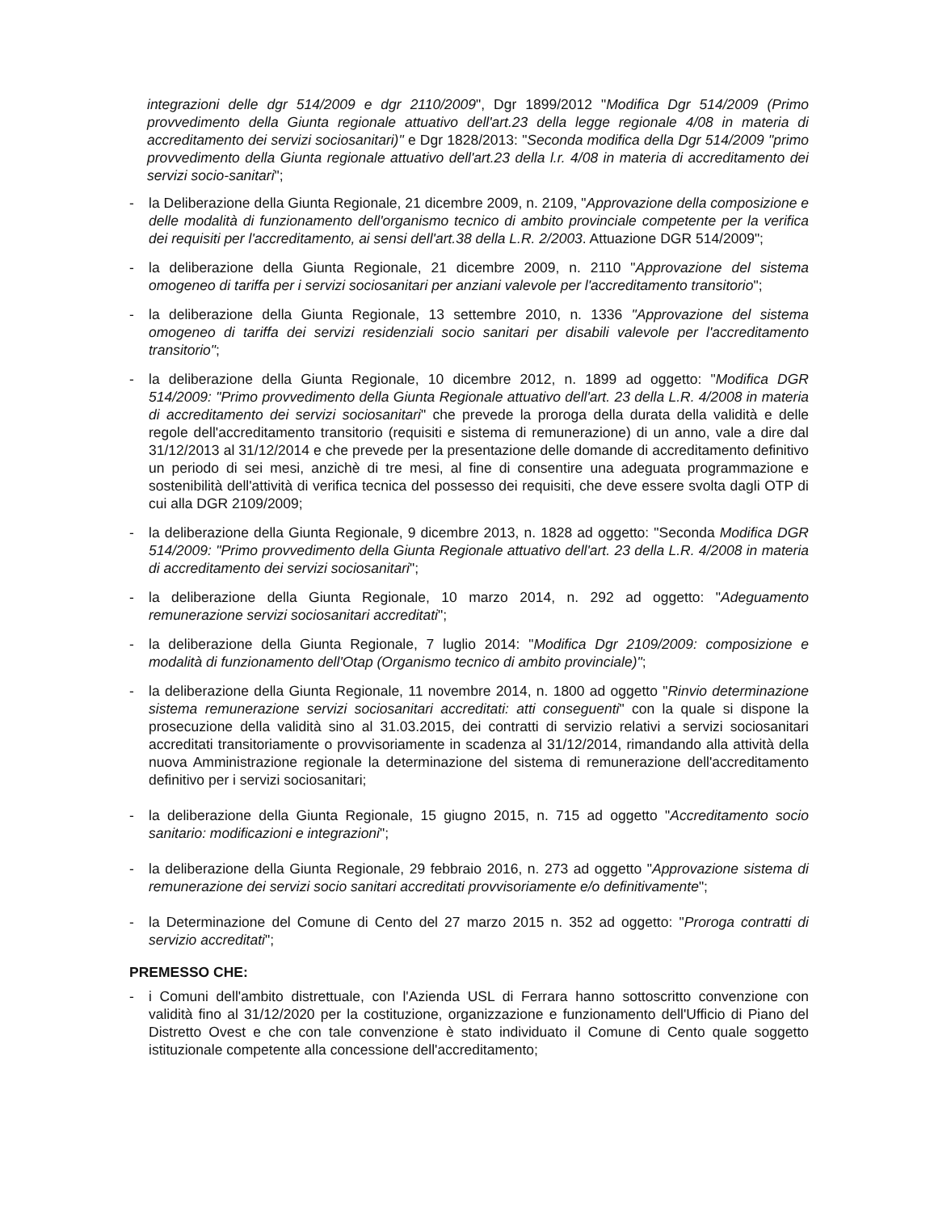integrazioni delle dgr 514/2009 e dgr 2110/2009", Dgr 1899/2012 "Modifica Dgr 514/2009 (Primo provvedimento della Giunta regionale attuativo dell'art.23 della legge regionale 4/08 in materia di accreditamento dei servizi sociosanitari)" e Dgr 1828/2013: "Seconda modifica della Dgr 514/2009 "primo provvedimento della Giunta regionale attuativo dell'art.23 della l.r. 4/08 in materia di accreditamento dei servizi socio-sanitari";
- la Deliberazione della Giunta Regionale, 21 dicembre 2009, n. 2109, "Approvazione della composizione e delle modalità di funzionamento dell'organismo tecnico di ambito provinciale competente per la verifica dei requisiti per l'accreditamento, ai sensi dell'art.38 della L.R. 2/2003. Attuazione DGR 514/2009";
- la deliberazione della Giunta Regionale, 21 dicembre 2009, n. 2110 "Approvazione del sistema omogeneo di tariffa per i servizi sociosanitari per anziani valevole per l'accreditamento transitorio";
- la deliberazione della Giunta Regionale, 13 settembre 2010, n. 1336 "Approvazione del sistema omogeneo di tariffa dei servizi residenziali socio sanitari per disabili valevole per l'accreditamento transitorio";
- la deliberazione della Giunta Regionale, 10 dicembre 2012, n. 1899 ad oggetto: "Modifica DGR 514/2009: "Primo provvedimento della Giunta Regionale attuativo dell'art. 23 della L.R. 4/2008 in materia di accreditamento dei servizi sociosanitari" che prevede la proroga della durata della validità e delle regole dell'accreditamento transitorio (requisiti e sistema di remunerazione) di un anno, vale a dire dal 31/12/2013 al 31/12/2014 e che prevede per la presentazione delle domande di accreditamento definitivo un periodo di sei mesi, anzichè di tre mesi, al fine di consentire una adeguata programmazione e sostenibilità dell'attività di verifica tecnica del possesso dei requisiti, che deve essere svolta dagli OTP di cui alla DGR 2109/2009;
- la deliberazione della Giunta Regionale, 9 dicembre 2013, n. 1828 ad oggetto: "Seconda Modifica DGR 514/2009: "Primo provvedimento della Giunta Regionale attuativo dell'art. 23 della L.R. 4/2008 in materia di accreditamento dei servizi sociosanitari";
- la deliberazione della Giunta Regionale, 10 marzo 2014, n. 292 ad oggetto: "Adeguamento remunerazione servizi sociosanitari accreditati";
- la deliberazione della Giunta Regionale, 7 luglio 2014: "Modifica Dgr 2109/2009: composizione e modalità di funzionamento dell'Otap (Organismo tecnico di ambito provinciale)";
- la deliberazione della Giunta Regionale, 11 novembre 2014, n. 1800 ad oggetto "Rinvio determinazione sistema remunerazione servizi sociosanitari accreditati: atti conseguenti" con la quale si dispone la prosecuzione della validità sino al 31.03.2015, dei contratti di servizio relativi a servizi sociosanitari accreditati transitoriamente o provvisoriamente in scadenza al 31/12/2014, rimandando alla attività della nuova Amministrazione regionale la determinazione del sistema di remunerazione dell'accreditamento definitivo per i servizi sociosanitari;
- la deliberazione della Giunta Regionale, 15 giugno 2015, n. 715 ad oggetto "Accreditamento socio sanitario: modificazioni e integrazioni";
- la deliberazione della Giunta Regionale, 29 febbraio 2016, n. 273 ad oggetto "Approvazione sistema di remunerazione dei servizi socio sanitari accreditati provvisoriamente e/o definitivamente";
- la Determinazione del Comune di Cento del 27 marzo 2015 n. 352 ad oggetto: "Proroga contratti di servizio accreditati";
PREMESSO CHE:
- i Comuni dell'ambito distrettuale, con l'Azienda USL di Ferrara hanno sottoscritto convenzione con validità fino al 31/12/2020 per la costituzione, organizzazione e funzionamento dell'Ufficio di Piano del Distretto Ovest e che con tale convenzione è stato individuato il Comune di Cento quale soggetto istituzionale competente alla concessione dell'accreditamento;